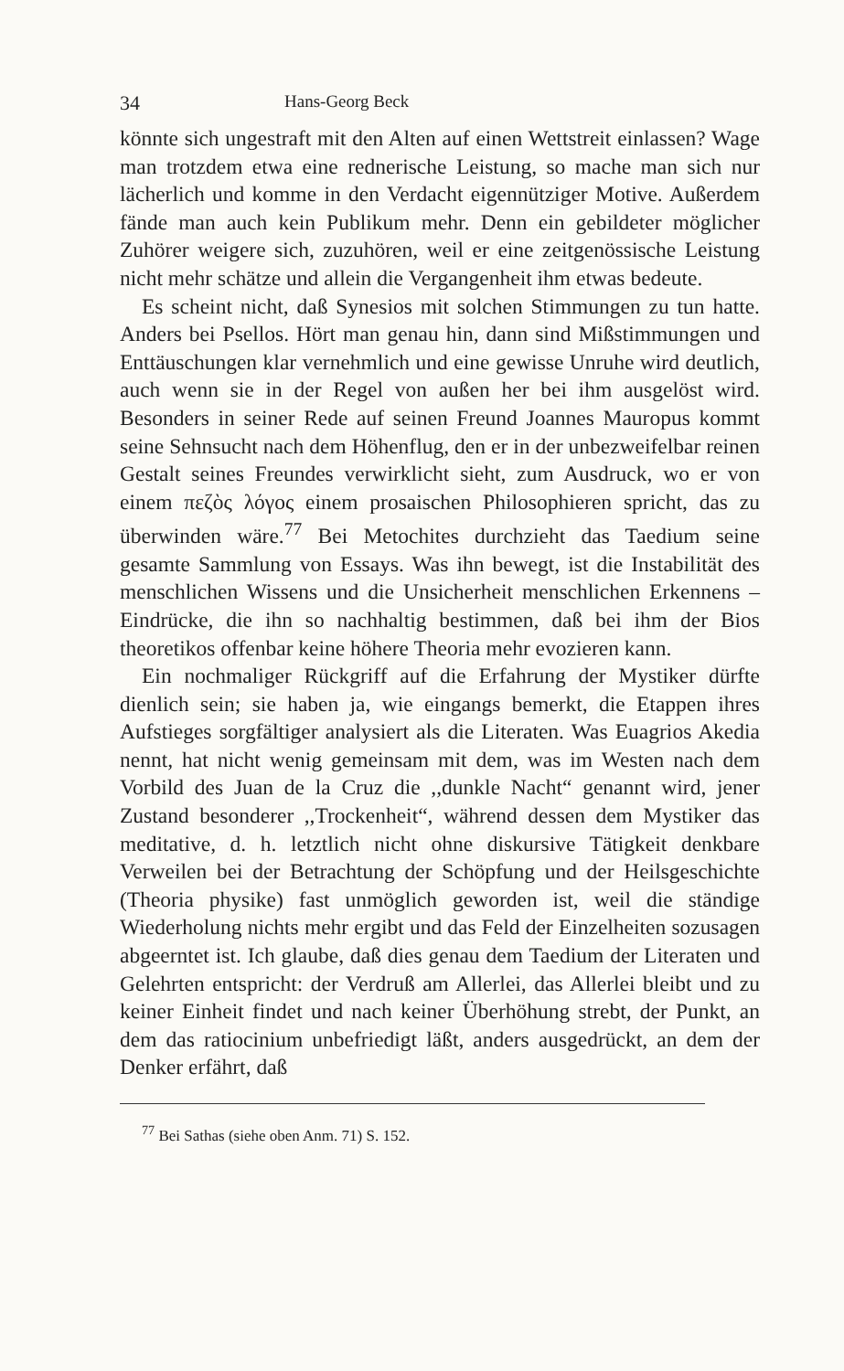34 Hans-Georg Beck
könnte sich ungestraft mit den Alten auf einen Wettstreit einlassen? Wage man trotzdem etwa eine rednerische Leistung, so mache man sich nur lächerlich und komme in den Verdacht eigennütziger Motive. Außerdem fände man auch kein Publikum mehr. Denn ein gebildeter möglicher Zuhörer weigere sich, zuzuhören, weil er eine zeitgenössische Leistung nicht mehr schätze und allein die Vergangenheit ihm etwas bedeute.
Es scheint nicht, daß Synesios mit solchen Stimmungen zu tun hatte. Anders bei Psellos. Hört man genau hin, dann sind Mißstimmungen und Enttäuschungen klar vernehmlich und eine gewisse Unruhe wird deutlich, auch wenn sie in der Regel von außen her bei ihm ausgelöst wird. Besonders in seiner Rede auf seinen Freund Joannes Mauropus kommt seine Sehnsucht nach dem Höhenflug, den er in der unbezweifelbar reinen Gestalt seines Freundes verwirklicht sieht, zum Ausdruck, wo er von einem πεζὸς λόγος einem prosaischen Philosophieren spricht, das zu überwinden wäre.<sup>77</sup> Bei Metochites durchzieht das Taedium seine gesamte Sammlung von Essays. Was ihn bewegt, ist die Instabilität des menschlichen Wissens und die Unsicherheit menschlichen Erkennens – Eindrücke, die ihn so nachhaltig bestimmen, daß bei ihm der Bios theoretikos offenbar keine höhere Theoria mehr evozieren kann.
Ein nochmaliger Rückgriff auf die Erfahrung der Mystiker dürfte dienlich sein; sie haben ja, wie eingangs bemerkt, die Etappen ihres Aufstieges sorgfältiger analysiert als die Literaten. Was Euagrios Akedia nennt, hat nicht wenig gemeinsam mit dem, was im Westen nach dem Vorbild des Juan de la Cruz die ,,dunkle Nacht“ genannt wird, jener Zustand besonderer ,,Trockenheit“, während dessen dem Mystiker das meditative, d. h. letztlich nicht ohne diskursive Tätigkeit denkbare Verweilen bei der Betrachtung der Schöpfung und der Heilsgeschichte (Theoria physike) fast unmöglich geworden ist, weil die ständige Wiederholung nichts mehr ergibt und das Feld der Einzelheiten sozusagen abgeerntet ist. Ich glaube, daß dies genau dem Taedium der Literaten und Gelehrten entspricht: der Verdruß am Allerlei, das Allerlei bleibt und zu keiner Einheit findet und nach keiner Überhöhung strebt, der Punkt, an dem das ratiocinium unbefriedigt läßt, anders ausgedrückt, an dem der Denker erfährt, daß
<sup>77</sup> Bei Sathas (siehe oben Anm. 71) S. 152.